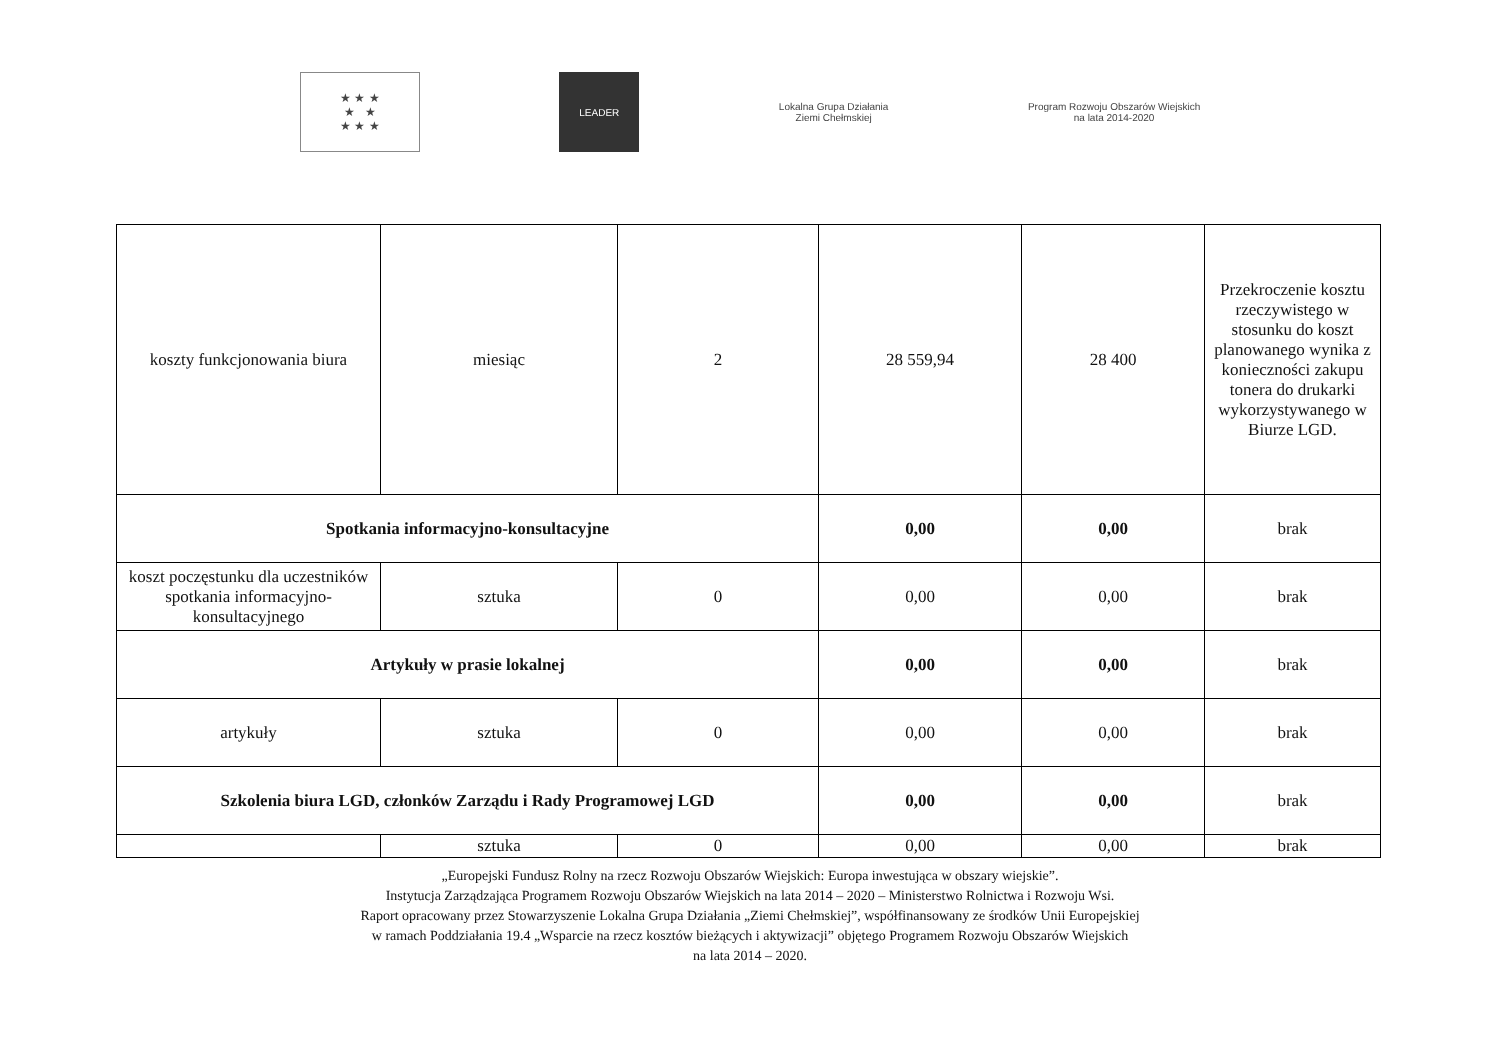★ ★ ★
★ ★
★ ★ ★
LEADER
Lokalna Grupa Działania
Ziemi Chełmskiej
Program Rozwoju Obszarów Wiejskich
na lata 2014-2020
| koszty funkcjonowania biura | miesiąc | 2 | 28 559,94 | 28 400 | Przekroczenie kosztu rzeczywistego w stosunku do koszt planowanego wynika z konieczności zakupu tonera do drukarki wykorzystywanego w Biurze LGD. |
| Spotkania informacyjno-konsultacyjne | | | 0,00 | 0,00 | brak |
| koszt poczęstunku dla uczestników spotkania informacyjno-konsultacyjnego | sztuka | 0 | 0,00 | 0,00 | brak |
| Artykuły w prasie lokalnej | | | 0,00 | 0,00 | brak |
| artykuły | sztuka | 0 | 0,00 | 0,00 | brak |
| Szkolenia biura LGD, członków Zarządu i Rady Programowej LGD | | | 0,00 | 0,00 | brak |
| | sztuka | 0 | 0,00 | 0,00 | brak |
„Europejski Fundusz Rolny na rzecz Rozwoju Obszarów Wiejskich: Europa inwestująca w obszary wiejskie”.
Instytucja Zarządzająca Programem Rozwoju Obszarów Wiejskich na lata 2014 – 2020 – Ministerstwo Rolnictwa i Rozwoju Wsi.
Raport opracowany przez Stowarzyszenie Lokalna Grupa Działania „Ziemi Chełmskiej”, współfinansowany ze środków Unii Europejskiej
w ramach Poddziałania 19.4 „Wsparcie na rzecz kosztów bieżących i aktywizacji” objętego Programem Rozwoju Obszarów Wiejskich
na lata 2014 – 2020.